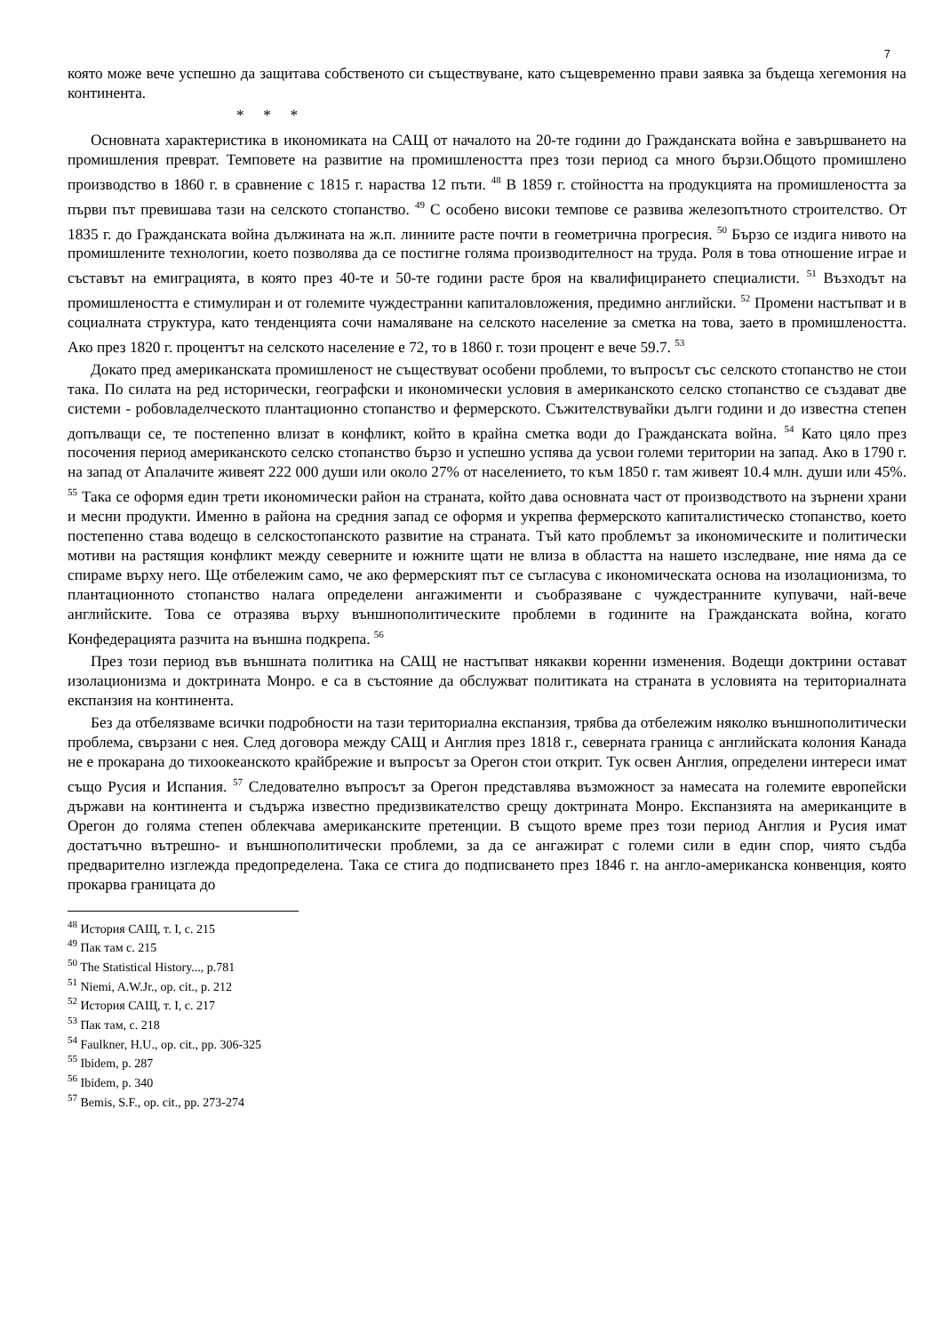7
която може вече успешно да защитава собственото си съществуване, като същевременно прави заявка за бъдеща хегемония на континента.
* * *
Основната характеристика в икономиката на САЩ от началото на 20-те години до Гражданската война е завършването на промишления преврат. Темповете на развитие на промишлеността през този период са много бързи.Общото промишлено производство в 1860 г. в сравнение с 1815 г. нараства 12 пъти. <sup>48</sup> В 1859 г. стойността на продукцията на промишлеността за първи път превишава тази на селското стопанство. <sup>49</sup> С особено високи темпове се развива железопътното строителство. От 1835 г. до Гражданската война дължината на ж.п. линиите расте почти в геометрична прогресия. <sup>50</sup> Бързо се издига нивото на промишлените технологии, което позволява да се постигне голяма производителност на труда. Роля в това отношение играе и съставът на емиграцията, в която през 40-те и 50-те години расте броя на квалифицирането специалисти. <sup>51</sup> Възходът на промишлеността е стимулиран и от големите чуждестранни капиталовложения, предимно английски. <sup>52</sup> Промени настъпват и в социалната структура, като тенденцията сочи намаляване на селското население за сметка на това, заето в промишлеността. Ако през 1820 г. процентът на селското население е 72, то в 1860 г. този процент е вече 59.7. <sup>53</sup>
Докато пред американската промишленост не съществуват особени проблеми, то въпросът със селското стопанство не стои така. По силата на ред исторически, географски и икономически условия в американското селско стопанство се създават две системи - робовладелческото плантационно стопанство и фермерското. Съжителствувайки дълги години и до известна степен допълващи се, те постепенно влизат в конфликт, който в крайна сметка води до Гражданската война. <sup>54</sup> Като цяло през посочения период американското селско стопанство бързо и успешно успява да усвои големи територии на запад. Ако в 1790 г. на запад от Апалачите живеят 222 000 души или около 27% от населението, то към 1850 г. там живеят 10.4 млн. души или 45%. <sup>55</sup> Така се оформя един трети икономически район на страната, който дава основната част от производството на зърнени храни и месни продукти. Именно в района на средния запад се оформя и укрепва фермерското капиталистическо стопанство, което постепенно става водещо в селскостопанското развитие на страната. Тъй като проблемът за икономическите и политически мотиви на растящия конфликт между северните и южните щати не влиза в областта на нашето изследване, ние няма да се спираме върху него. Ще отбележим само, че ако фермерският път се съгласува с икономическата основа на изолационизма, то плантационното стопанство налага определени ангажименти и съобразяване с чуждестранните купувачи, най-вече английските. Това се отразява върху външнополитическите проблеми в годините на Гражданската война, когато Конфедерацията разчита на външна подкрепа. <sup>56</sup>
През този период във външната политика на САЩ не настъпват някакви коренни изменения. Водещи доктрини остават изолационизма и доктрината Монро. е са в състояние да обслужват политиката на страната в условията на териториалната експанзия на континента.
Без да отбелязваме всички подробности на тази териториална експанзия, трябва да отбележим няколко външнополитически проблема, свързани с нея. След договора между САЩ и Англия през 1818 г., северната граница с английската колония Канада не е прокарана до тихоокеанското крайбрежие и въпросът за Орегон стои открит. Тук освен Англия, определени интереси имат също Русия и Испания. <sup>57</sup> Следователно въпросът за Орегон представлява възможност за намесата на големите европейски държави на континента и съдържа известно предизвикателство срещу доктрината Монро. Експанзията на американците в Орегон до голяма степен облекчава американските претенции. В същото време през този период Англия и Русия имат достатъчно вътрешно- и външнополитически проблеми, за да се ангажират с големи сили в един спор, чиято съдба предварително изглежда предопределена. Така се стига до подписването през 1846 г. на англо-американска конвенция, която прокарва границата до
<sup>48</sup> История САЩ, т. I, с. 215
<sup>49</sup> Пак там с. 215
<sup>50</sup> The Statistical History..., p.781
<sup>51</sup> Niemi, A.W.Jr., op. cit., p. 212
<sup>52</sup> История САЩ, т. I, с. 217
<sup>53</sup> Пак там, с. 218
<sup>54</sup> Faulkner, H.U., op. cit., pp. 306-325
<sup>55</sup> Ibidem, p. 287
<sup>56</sup> Ibidem, p. 340
<sup>57</sup> Bemis, S.F., op. cit., pp. 273-274